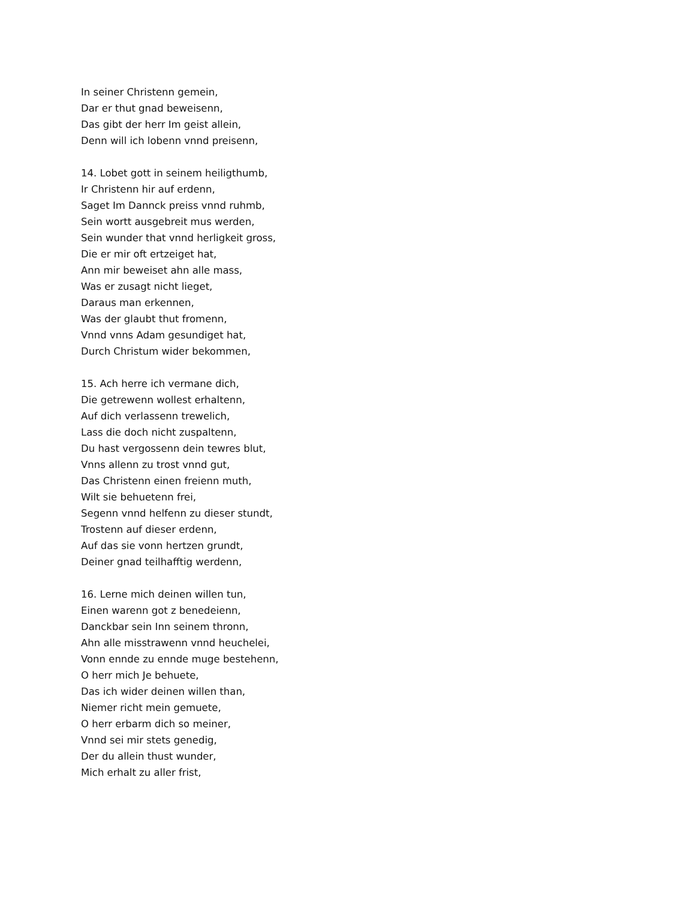In seiner Christenn gemein,
Dar er thut gnad beweisenn,
Das gibt der herr Im geist allein,
Denn will ich lobenn vnnd preisenn,
14. Lobet gott in seinem heiligthumb,
Ir Christenn hir auf erdenn,
Saget Im Dannck preiss vnnd ruhmb,
Sein wortt ausgebreit mus werden,
Sein wunder that vnnd herligkeit gross,
Die er mir oft ertzeiget hat,
Ann mir beweiset ahn alle mass,
Was er zusagt nicht lieget,
Daraus man erkennen,
Was der glaubt thut fromenn,
Vnnd vnns Adam gesundiget hat,
Durch Christum wider bekommen,
15. Ach herre ich vermane dich,
Die getrewenn wollest erhaltenn,
Auf dich verlassenn trewelich,
Lass die doch nicht zuspaltenn,
Du hast vergossenn dein tewres blut,
Vnns allenn zu trost vnnd gut,
Das Christenn einen freienn muth,
Wilt sie behuetenn frei,
Segenn vnnd helfenn zu dieser stundt,
Trostenn auf dieser erdenn,
Auf das sie vonn hertzen grundt,
Deiner gnad teilhafftig werdenn,
16. Lerne mich deinen willen tun,
Einen warenn got z benedeienn,
Danckbar sein Inn seinem thronn,
Ahn alle misstrawenn vnnd heuchelei,
Vonn ennde zu ennde muge bestehenn,
O herr mich Je behuete,
Das ich wider deinen willen than,
Niemer richt mein gemuete,
O herr erbarm dich so meiner,
Vnnd sei mir stets genedig,
Der du allein thust wunder,
Mich erhalt zu aller frist,